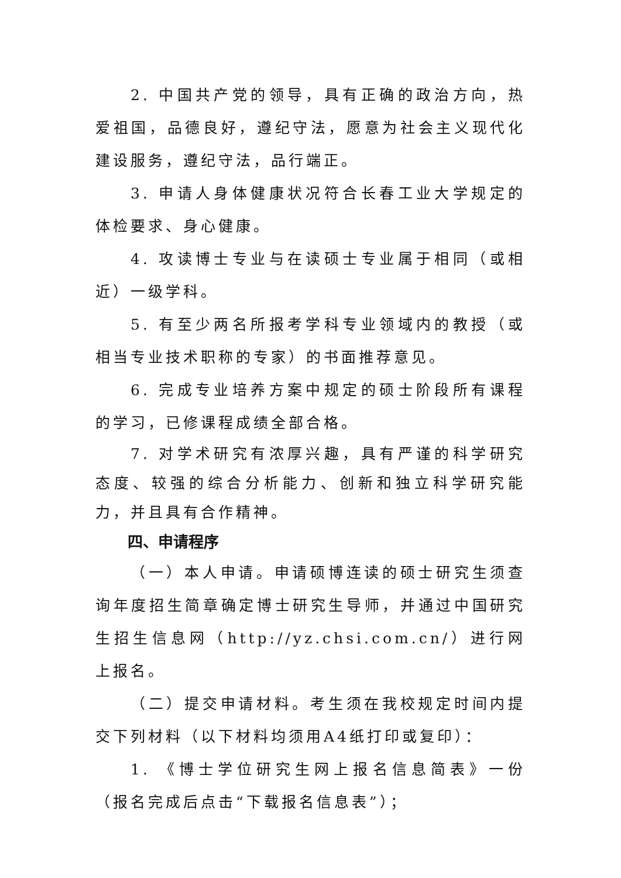2. 中国共产党的领导，具有正确的政治方向，热爱祖国，品德良好，遵纪守法，愿意为社会主义现代化建设服务，遵纪守法，品行端正。
3. 申请人身体健康状况符合长春工业大学规定的体检要求、身心健康。
4. 攻读博士专业与在读硕士专业属于相同（或相近）一级学科。
5. 有至少两名所报考学科专业领域内的教授（或相当专业技术职称的专家）的书面推荐意见。
6. 完成专业培养方案中规定的硕士阶段所有课程的学习，已修课程成绩全部合格。
7. 对学术研究有浓厚兴趣，具有严谨的科学研究态度、较强的综合分析能力、创新和独立科学研究能力，并且具有合作精神。
四、申请程序
（一）本人申请。申请硕博连读的硕士研究生须查询年度招生简章确定博士研究生导师，并通过中国研究生招生信息网（http://yz.chsi.com.cn/）进行网上报名。
（二）提交申请材料。考生须在我校规定时间内提交下列材料（以下材料均须用A4纸打印或复印）：
1. 《博士学位研究生网上报名信息简表》一份（报名完成后点击“下载报名信息表”）；